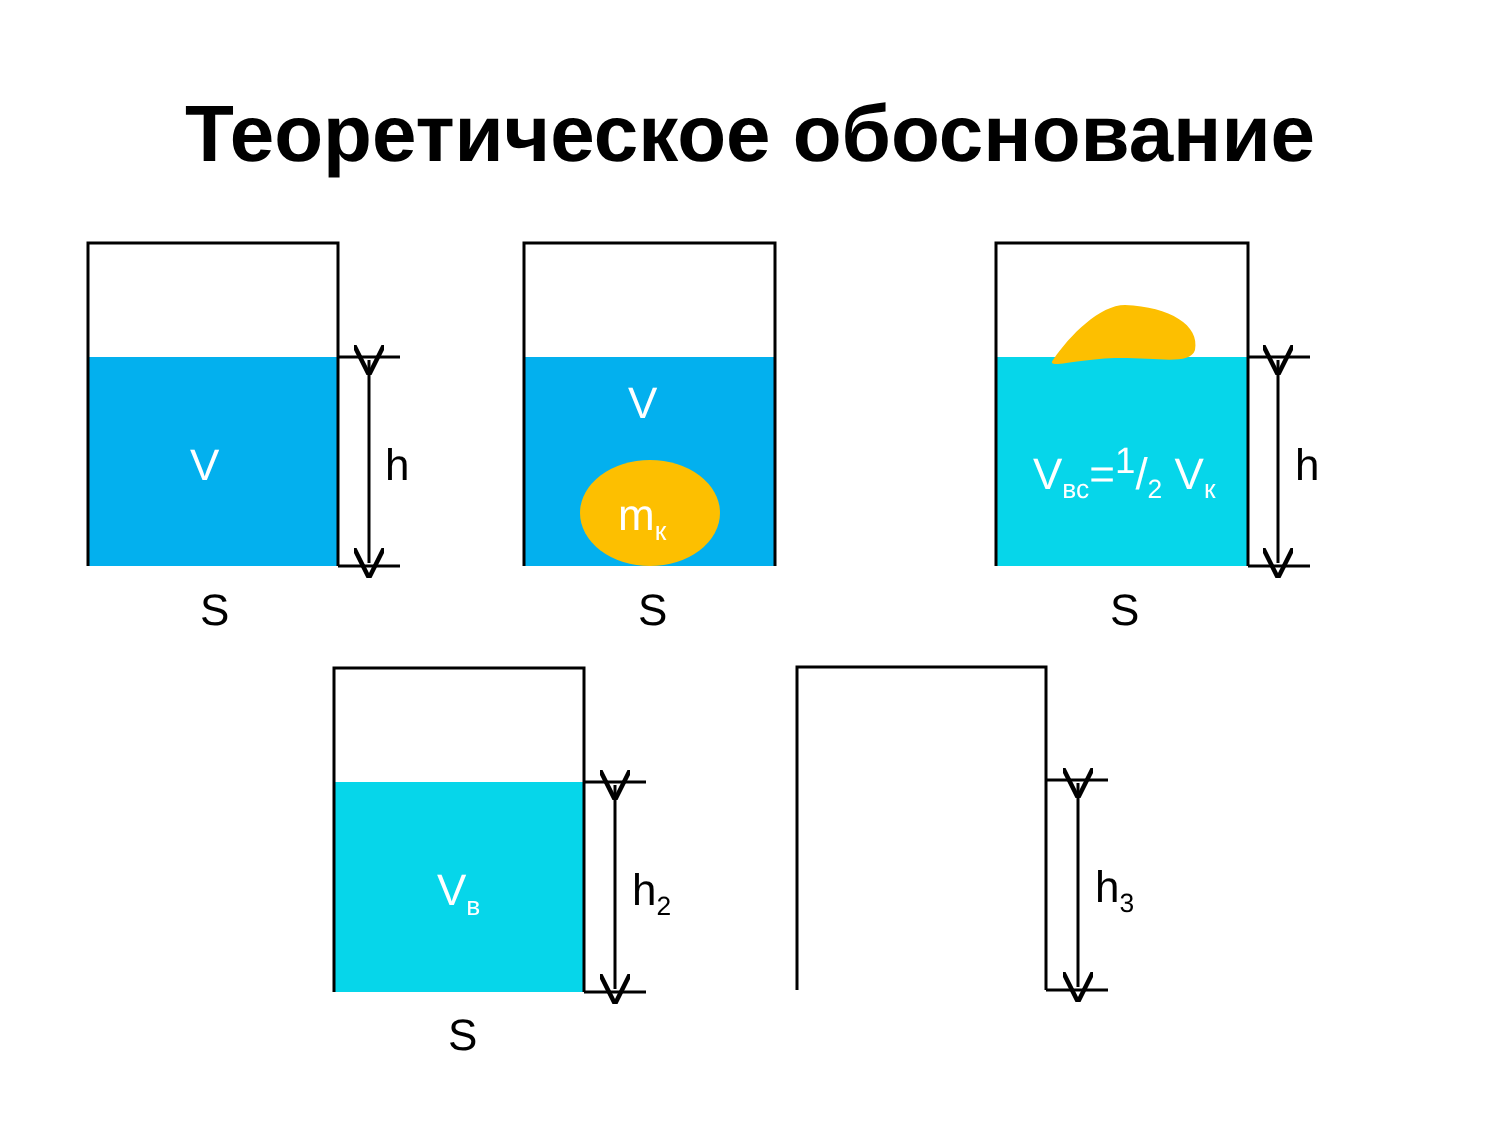Теоретическое обоснование
V h
S
V
m<sub>к</sub>
S
V<sub>вс</sub>=1/2 V<sub>к</sub> h
S
V<sub>в</sub> h<sub>2</sub>
S
h<sub>3</sub>